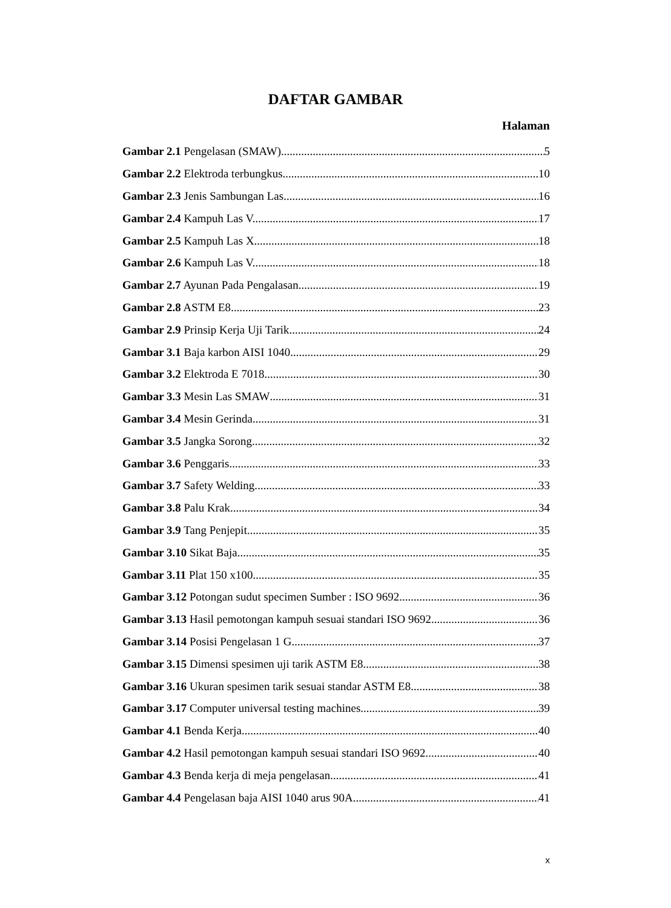DAFTAR GAMBAR
Halaman
Gambar 2.1 Pengelasan (SMAW) 5
Gambar 2.2 Elektroda terbungkus 10
Gambar 2.3 Jenis Sambungan Las 16
Gambar 2.4 Kampuh Las V. 17
Gambar 2.5 Kampuh Las X. 18
Gambar 2.6 Kampuh Las V. 18
Gambar 2.7 Ayunan Pada Pengalasan 19
Gambar 2.8 ASTM E8 23
Gambar 2.9 Prinsip Kerja Uji Tarik 24
Gambar 3.1 Baja karbon AISI 1040 29
Gambar 3.2 Elektroda E 7018 30
Gambar 3.3 Mesin Las SMAW 31
Gambar 3.4 Mesin Gerinda. 31
Gambar 3.5 Jangka Sorong. 32
Gambar 3.6 Penggaris. 33
Gambar 3.7 Safety Welding. 33
Gambar 3.8 Palu Krak. 34
Gambar 3.9 Tang Penjepit. 35
Gambar 3.10 Sikat Baja. 35
Gambar 3.11 Plat 150 x100 35
Gambar 3.12 Potongan sudut specimen Sumber : ISO 9692 36
Gambar 3.13 Hasil pemotongan kampuh sesuai standari ISO 9692 36
Gambar 3.14 Posisi Pengelasan 1 G 37
Gambar 3.15 Dimensi spesimen uji tarik ASTM E8 38
Gambar 3.16 Ukuran spesimen tarik sesuai standar ASTM E8 38
Gambar 3.17 Computer universal testing machines 39
Gambar 4.1 Benda Kerja. 40
Gambar 4.2 Hasil pemotongan kampuh sesuai standari ISO 9692 40
Gambar 4.3 Benda kerja di meja pengelasan 41
Gambar 4.4 Pengelasan baja AISI 1040 arus 90A 41
x